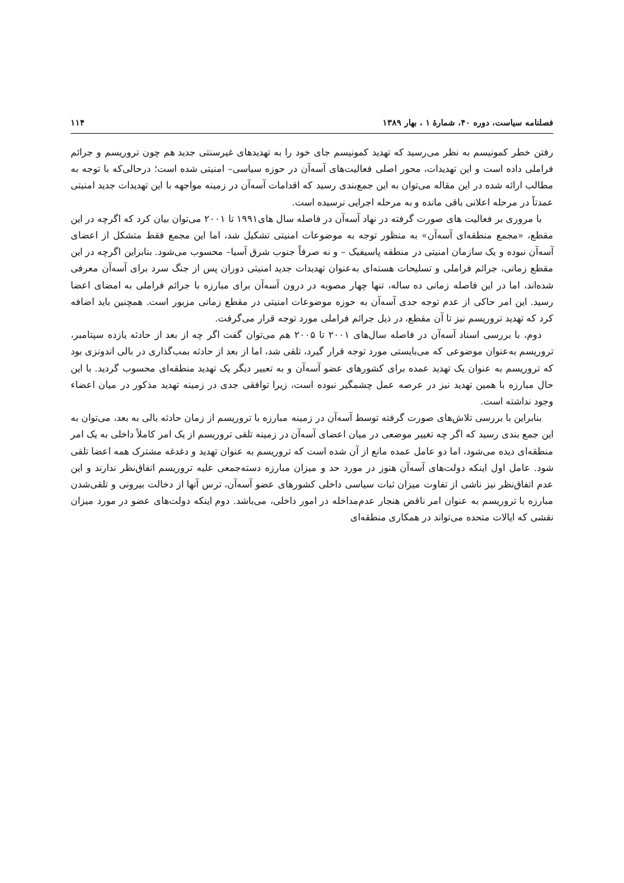فصلنامه سیاست، دوره ۴۰، شمارهٔ ۱ ، بهار ۱۳۸۹ ۱۱۴
رفتن خطر کمونیسم به نظر می‌رسید که تهدید کمونیسم جای خود را به تهدیدهای غیرسنتی جدید هم چون تروریسم و جرائم فراملی داده است و این تهدیدات، محور اصلی فعالیت‌های آسه‌آن در حوزه سیاسی– امنیتی شده است؛ درحالی‌که با توجه به مطالب ارائه شده در این مقاله می‌توان به این جمع‌بندی رسید که اقدامات آسه‌آن در زمینه مواجهه با این تهدیدات جدید امنیتی عمدتاً در مرحله اعلانی باقی مانده و به مرحله اجرایی نرسیده است.
با مروری بر فعالیت های صورت گرفته در نهاد آسه‌آن در فاصله سال های۱۹۹۱ تا ۲۰۰۱ می‌توان بیان کرد که اگرچه در این مقطع، «مجمع منطقه‌ای آسه‌آن» به منظور توجه به موضوعات امنیتی تشکیل شد، اما این مجمع فقط متشکل از اعضای آسه‌آن نبوده و یک سازمان امنیتی در منطقه پاسیفیک – و نه صرفاً جنوب شرق آسیا– محسوب می‌شود. بنابراین اگرچه در این مقطع زمانی، جرائم فراملی و تسلیحات هسته‌ای به‌عنوان تهدیدات جدید امنیتی دوران پس از جنگ سرد برای آسه‌آن معرفی شده‌اند، اما در این فاصله زمانی ده ساله، تنها چهار مصوبه در درون آسه‌آن برای مبارزه با جرائم فراملی به امضای اعضا رسید. این امر حاکی از عدم توجه جدی آسه‌آن به حوزه موضوعات امنیتی در مقطع زمانی مزبور است. همچنین باید اضافه کرد که تهدید تروریسم نیز تا آن مقطع، در ذیل جرائم فراملی مورد توجه قرار می‌گرفت.
دوم، با بررسی اسناد آسه‌آن در فاصله سال‌های ۲۰۰۱ تا ۲۰۰۵ هم می‌توان گفت اگر چه از بعد از حادثه یازده سپتامبر، تروریسم به‌عنوان موضوعی که می‌بایستی مورد توجه قرار گیرد، تلقی شد، اما از بعد از حادثه بمب‌گذاری در بالی اندونزی بود که تروریسم به عنوان یک تهدید عمده برای کشورهای عضو آسه‌آن و به تعبیر دیگر یک تهدید منطقه‌ای محسوب گردید. با این حال مبارزه با همین تهدید نیز در عرصه عمل چشمگیر نبوده است، زیرا توافقی جدی در زمینه تهدید مذکور در میان اعضاء وجود نداشته است.
بنابراین با بررسی تلاش‌های صورت گرفته توسط آسه‌آن در زمینه مبارزه با تروریسم از زمان حادثه بالی به بعد، می‌توان به این جمع بندی رسید که اگر چه تغییر موضعی در میان اعضای آسه‌آن در زمینه تلقی تروریسم از یک امر کاملاً داخلی به یک امر منطقه‌ای دیده می‌شود، اما دو عامل عمده مانع از آن شده است که تروریسم به عنوان تهدید و دغدغه مشترک همه اعضا تلقی شود. عامل اول اینکه دولت‌های آسه‌آن هنوز در مورد حد و میزان مبارزه دسته‌جمعی علیه تروریسم اتفاق‌نظر ندارند و این عدم اتفاق‌نظر نیز ناشی از تفاوت میزان ثبات سیاسی داخلی کشورهای عضو آسه‌آن، ترس آنها از دخالت بیرونی و تلقی‌شدن مبارزه با تروریسم به عنوان امر ناقض هنجار عدم‌مداخله در امور داخلی، می‌باشد. دوم اینکه دولت‌های عضو در مورد میزان نقشی که ایالات متحده می‌تواند در همکاری منطقه‌ای